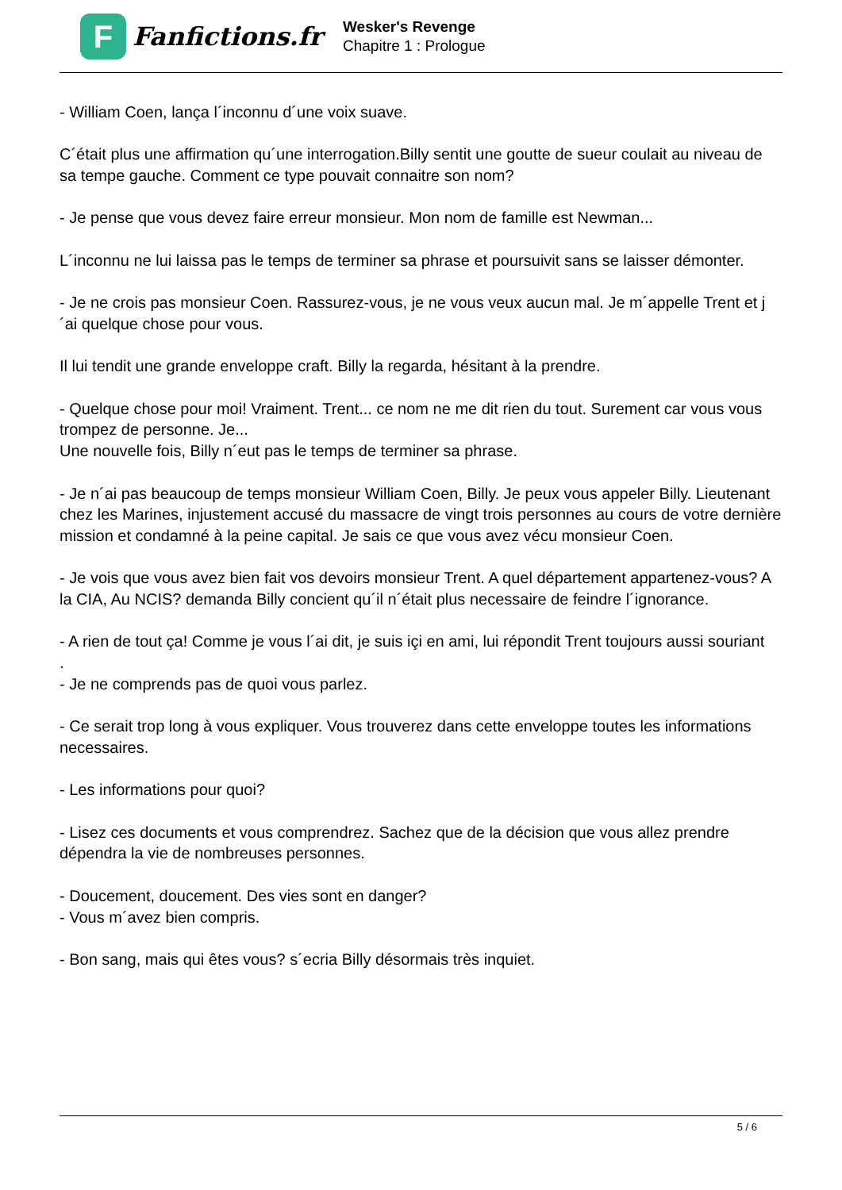F
Fanfictions.fr
Wesker's Revenge
Chapitre 1 : Prologue
- William Coen, lança l´inconnu d´une voix suave.
C´était plus une affirmation qu´une interrogation.Billy sentit une goutte de sueur coulait au niveau de sa tempe gauche. Comment ce type pouvait connaitre son nom?
- Je pense que vous devez faire erreur monsieur. Mon nom de famille est Newman...
L´inconnu ne lui laissa pas le temps de terminer sa phrase et poursuivit sans se laisser démonter.
- Je ne crois pas monsieur Coen. Rassurez-vous, je ne vous veux aucun mal. Je m´appelle Trent et j´ai quelque chose pour vous.
Il lui tendit une grande enveloppe craft. Billy la regarda, hésitant à la prendre.
- Quelque chose pour moi! Vraiment. Trent... ce nom ne me dit rien du tout. Surement car vous vous trompez de personne. Je...
Une nouvelle fois, Billy n´eut pas le temps de terminer sa phrase.
- Je n´ai pas beaucoup de temps monsieur William Coen, Billy. Je peux vous appeler Billy. Lieutenant chez les Marines, injustement accusé du massacre de vingt trois personnes au cours de votre dernière mission et condamné à la peine capital. Je sais ce que vous avez vécu monsieur Coen.
- Je vois que vous avez bien fait vos devoirs monsieur Trent. A quel département appartenez-vous? A la CIA, Au NCIS? demanda Billy concient qu´il n´était plus necessaire de feindre l´ignorance.
- A rien de tout ça! Comme je vous l´ai dit, je suis içi en ami, lui répondit Trent toujours aussi souriant
.
- Je ne comprends pas de quoi vous parlez.
- Ce serait trop long à vous expliquer. Vous trouverez dans cette enveloppe toutes les informations necessaires.
- Les informations pour quoi?
- Lisez ces documents et vous comprendrez. Sachez que de la décision que vous allez prendre dépendra la vie de nombreuses personnes.
- Doucement, doucement. Des vies sont en danger?
- Vous m´avez bien compris.
- Bon sang, mais qui êtes vous? s´ecria Billy désormais très inquiet.
5 / 6